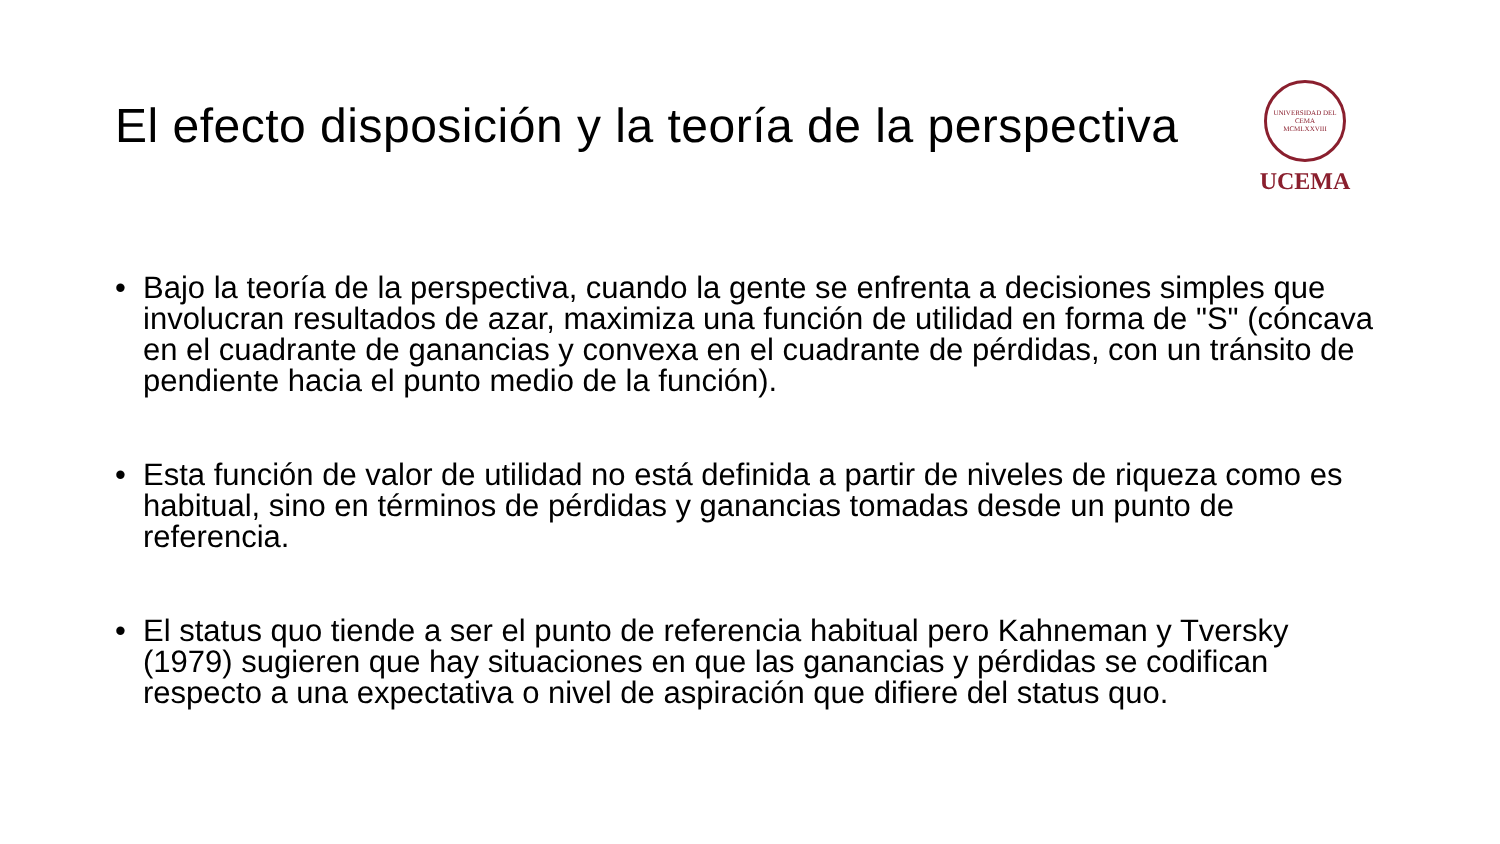El efecto disposición y la teoría de la perspectiva
UNIVERSIDAD DEL CEMA
MCMLXXVIII
UCEMA
• Bajo la teoría de la perspectiva, cuando la gente se enfrenta a decisiones simples que involucran resultados de azar, maximiza una función de utilidad en forma de "S" (cóncava en el cuadrante de ganancias y convexa en el cuadrante de pérdidas, con un tránsito de pendiente hacia el punto medio de la función).
• Esta función de valor de utilidad no está definida a partir de niveles de riqueza como es habitual, sino en términos de pérdidas y ganancias tomadas desde un punto de referencia.
• El status quo tiende a ser el punto de referencia habitual pero Kahneman y Tversky (1979) sugieren que hay situaciones en que las ganancias y pérdidas se codifican respecto a una expectativa o nivel de aspiración que difiere del status quo.